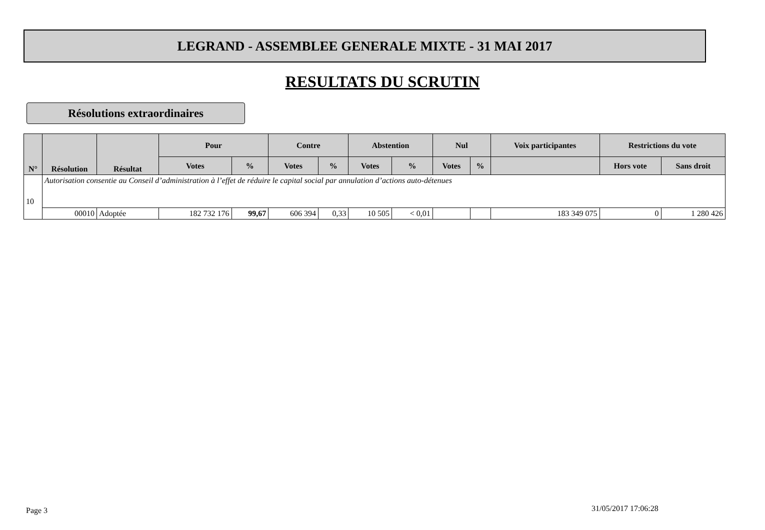LEGRAND - ASSEMBLEE GENERALE MIXTE - 31 MAI 2017
RESULTATS DU SCRUTIN
Résolutions extraordinaires
| N° | Résolution | Résultat | Pour | | Contre | | Abstention | | Nul | | Voix participantes | Restrictions du vote | |
| --- | --- | --- | --- | --- | --- | --- | --- | --- | --- | --- | --- | --- | --- |
| | | | Votes | % | Votes | % | Votes | % | Votes | % | | Hors vote | Sans droit |
| 10 | Autorisation consentie au Conseil d’administration à l’effet de réduire le capital social par annulation d’actions auto-détenues | | | | | | | | | | | | |
| | 00010 | Adoptée | 182 732 176 | 99,67 | 606 394 | 0,33 | 10 505 | < 0,01 | | | 183 349 075 | 0 | 1 280 426 |
Page 3 31/05/2017 17:06:28